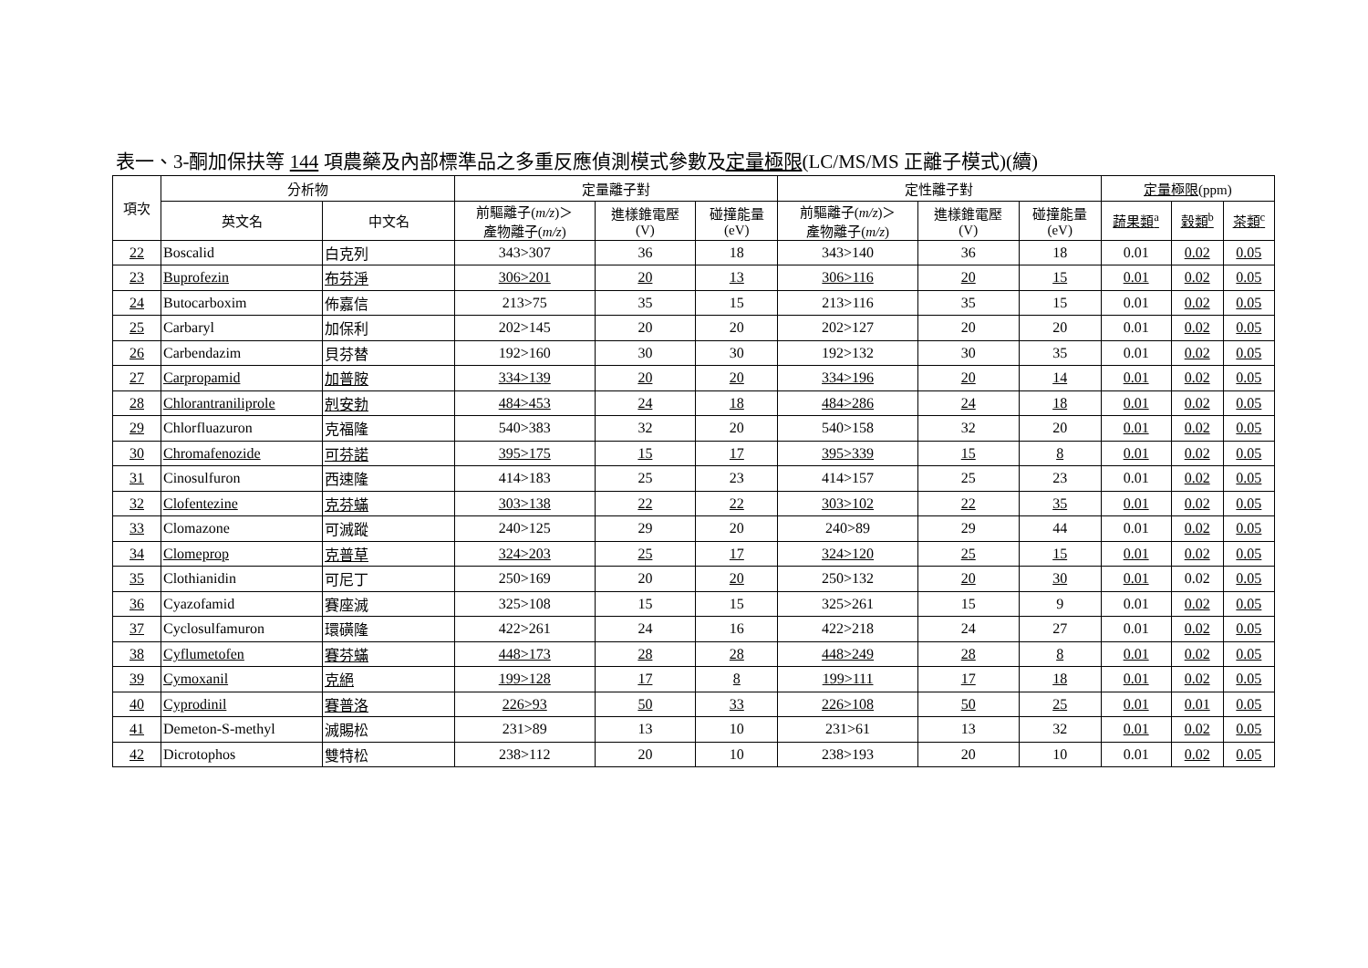表一、3-酮加保扶等 144 項農藥及內部標準品之多重反應偵測模式參數及定量極限(LC/MS/MS 正離子模式)(續)
| 項次 | 分析物 | | 定量離子對 | | | 定性離子對 | | | 定量極限 (ppm) | | |
| --- | --- | --- | --- | --- | --- | --- | --- | --- | --- | --- | --- |
| | 英文名 | 中文名 | 前驅離子( m/z )＞ 產物離子( m/z ) | 進樣錐電壓 (V) | 碰撞能量 (eV) | 前驅離子( m/z )＞ 產物離子( m/z ) | 進樣錐電壓 (V) | 碰撞能量 (eV) | 蔬果類<sup>a</sup> | 穀類<sup>b</sup> | 茶類<sup>c</sup> |
| 22 | Boscalid | 白克列 | 343>307 | 36 | 18 | 343>140 | 36 | 18 | 0.01 | 0.02 | 0.05 |
| 23 | Buprofezin | 布芬淨 | 306>201 | 20 | 13 | 306>116 | 20 | 15 | 0.01 | 0.02 | 0.05 |
| 24 | Butocarboxim | 佈嘉信 | 213>75 | 35 | 15 | 213>116 | 35 | 15 | 0.01 | 0.02 | 0.05 |
| 25 | Carbaryl | 加保利 | 202>145 | 20 | 20 | 202>127 | 20 | 20 | 0.01 | 0.02 | 0.05 |
| 26 | Carbendazim | 貝芬替 | 192>160 | 30 | 30 | 192>132 | 30 | 35 | 0.01 | 0.02 | 0.05 |
| 27 | Carpropamid | 加普胺 | 334>139 | 20 | 20 | 334>196 | 20 | 14 | 0.01 | 0.02 | 0.05 |
| 28 | Chlorantraniliprole | 剋安勃 | 484>453 | 24 | 18 | 484>286 | 24 | 18 | 0.01 | 0.02 | 0.05 |
| 29 | Chlorfluazuron | 克福隆 | 540>383 | 32 | 20 | 540>158 | 32 | 20 | 0.01 | 0.02 | 0.05 |
| 30 | Chromafenozide | 可芬諾 | 395>175 | 15 | 17 | 395>339 | 15 | 8 | 0.01 | 0.02 | 0.05 |
| 31 | Cinosulfuron | 西速隆 | 414>183 | 25 | 23 | 414>157 | 25 | 23 | 0.01 | 0.02 | 0.05 |
| 32 | Clofentezine | 克芬蟎 | 303>138 | 22 | 22 | 303>102 | 22 | 35 | 0.01 | 0.02 | 0.05 |
| 33 | Clomazone | 可滅蹤 | 240>125 | 29 | 20 | 240>89 | 29 | 44 | 0.01 | 0.02 | 0.05 |
| 34 | Clomeprop | 克普草 | 324>203 | 25 | 17 | 324>120 | 25 | 15 | 0.01 | 0.02 | 0.05 |
| 35 | Clothianidin | 可尼丁 | 250>169 | 20 | 20 | 250>132 | 20 | 30 | 0.01 | 0.02 | 0.05 |
| 36 | Cyazofamid | 賽座滅 | 325>108 | 15 | 15 | 325>261 | 15 | 9 | 0.01 | 0.02 | 0.05 |
| 37 | Cyclosulfamuron | 環磺隆 | 422>261 | 24 | 16 | 422>218 | 24 | 27 | 0.01 | 0.02 | 0.05 |
| 38 | Cyflumetofen | 賽芬蟎 | 448>173 | 28 | 28 | 448>249 | 28 | 8 | 0.01 | 0.02 | 0.05 |
| 39 | Cymoxanil | 克絕 | 199>128 | 17 | 8 | 199>111 | 17 | 18 | 0.01 | 0.02 | 0.05 |
| 40 | Cyprodinil | 賽普洛 | 226>93 | 50 | 33 | 226>108 | 50 | 25 | 0.01 | 0.01 | 0.05 |
| 41 | Demeton-S-methyl | 滅賜松 | 231>89 | 13 | 10 | 231>61 | 13 | 32 | 0.01 | 0.02 | 0.05 |
| 42 | Dicrotophos | 雙特松 | 238>112 | 20 | 10 | 238>193 | 20 | 10 | 0.01 | 0.02 | 0.05 |